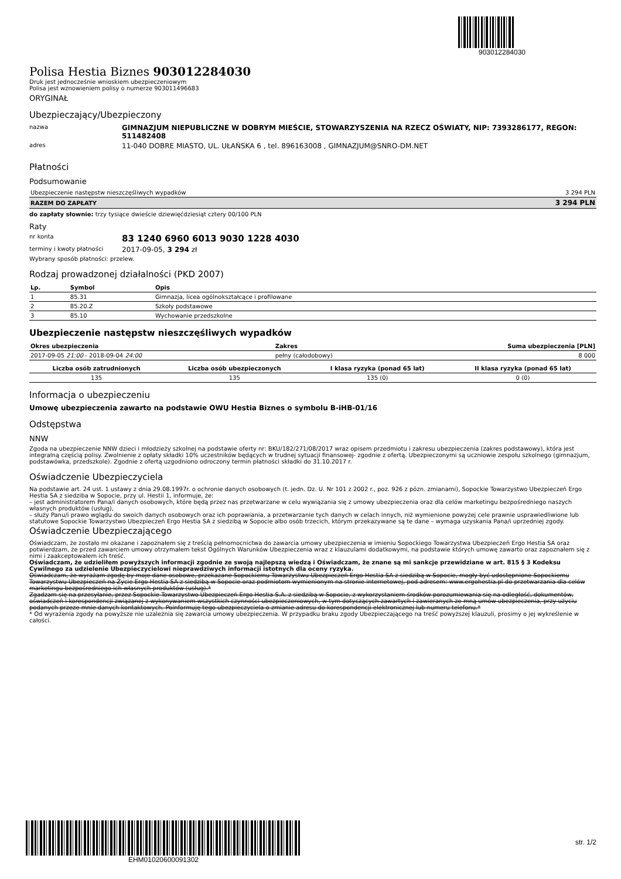903012284030
Polisa Hestia Biznes 903012284030
Druk jest jednocześnie wnioskiem ubezpieczeniowym
Polisa jest wznowieniem polisy o numerze 903011496683
ORYGINAŁ
Ubezpieczający/Ubezpieczony
nazwa
GIMNAZJUM NIEPUBLICZNE W DOBRYM MIEŚCIE, STOWARZYSZENIA NA RZECZ OŚWIATY, NIP: 7393286177, REGON: 511482408
adres
11-040 DOBRE MIASTO, UL. UŁAŃSKA 6 , tel. 896163008 , GIMNAZJUM@SNRO-DM.NET
Płatności
Podsumowanie
| Ubezpieczenie następstw nieszczęśliwych wypadków | 3 294 PLN |
| RAZEM DO ZAPŁATY | 3 294 PLN |
do zapłaty słownie: trzy tysiące dwieście dziewięćdziesiąt cztery 00/100 PLN
Raty
nr konta
83 1240 6960 6013 9030 1228 4030
terminy i kwoty płatności
2017-09-05, 3 294 zł
Wybrany sposób płatności: przelew.
Rodzaj prowadzonej działalności (PKD 2007)
| Lp. | Symbol | Opis |
| --- | --- | --- |
| 1 | 85.31 | Gimnazja, licea ogólnokształcące i profilowane |
| 2 | 85.20.Z | Szkoły podstawowe |
| 3 | 85.10 | Wychowanie przedszkolne |
Ubezpieczenie następstw nieszczęśliwych wypadków
| Okres ubezpieczenia | Zakres | Suma ubezpieczenia [PLN] |
| --- | --- | --- |
| 2017-09-05 21:00 - 2018-09-04 24:00 | pełny (całodobowy) | 8 000 |
| Liczba osób zatrudnionych | Liczba osób ubezpieczonych | I klasa ryzyka (ponad 65 lat) | II klasa ryzyka (ponad 65 lat) |
| --- | --- | --- | --- |
| 135 | 135 | 135 (0) | 0 (0) |
Informacja o ubezpieczeniu
Umowę ubezpieczenia zawarto na podstawie OWU Hestia Biznes o symbolu B-iHB-01/16
Odstępstwa
NNW
Zgoda na ubezpieczenie NNW dzieci i młodzieży szkolnej na podstawie oferty nr: BKU/182/271/08/2017 wraz opisem przedmiotu i zakresu ubezpieczenia (zakres podstawowy), która jest integralną częścią polisy. Zwolnienie z opłaty składki 10% uczestników będących w trudnej sytuacji finansowej- zgodnie z ofertą. Ubezpieczonymi są uczniowie zespołu szkolnego (gimnazjum, podstawówka, przedszkole). Zgodnie z ofertą uzgodniono odroczony termin płatności składki do 31.10.2017 r.
Oświadczenie Ubezpieczyciela
Na podstawie art. 24 ust. 1 ustawy z dnia 29.08.1997r. o ochronie danych osobowych (t. jedn. Dz. U. Nr 101 z 2002 r., poz. 926 z pózn. zmianami), Sopockie Towarzystwo Ubezpieczeń Ergo Hestia SA z siedziba w Sopocie, przy ul. Hestii 1, informuje, że:
– jest administratorem Pana/i danych osobowych, które będą przez nas przetwarzane w celu wywiązania się z umowy ubezpieczenia oraz dla celów marketingu bezpośredniego naszych własnych produktów (usług),
– służy Panu/i prawo wglądu do swoich danych osobowych oraz ich poprawiania, a przetwarzanie tych danych w celach innych, niż wymienione powyżej cele prawnie usprawiedliwione lub statutowe Sopockie Towarzystwo Ubezpieczeń Ergo Hestia SA z siedzibą w Sopocie albo osób trzecich, którym przekazywane są te dane – wymaga uzyskania Pana/i uprzedniej zgody.
Oświadczenie Ubezpieczającego
Oświadczam, że zostało mi okazane i zapoznałem się z treścią pełnomocnictwa do zawarcia umowy ubezpieczenia w imieniu Sopockiego Towarzystwa Ubezpieczeń Ergo Hestia SA oraz potwierdzam, że przed zawarciem umowy otrzymałem tekst Ogólnych Warunków Ubezpieczenia wraz z klauzulami dodatkowymi, na podstawie których umowę zawarto oraz zapoznałem się z nimi i zaakceptowałem ich treść.
Oświadczam, że udzieliłem powyższych informacji zgodnie ze swoją najlepszą wiedzą i Oświadczam, że znane są mi sankcje przewidziane w art. 815 § 3 Kodeksu Cywilnego za udzielenie Ubezpieczycielowi nieprawdziwych informacji istotnych dla oceny ryzyka.
Oświadczam, że wyrażam zgodę by moje dane osobowe, przekazane Sopockiemu Towarzystwu Ubezpieczeń Ergo Hestia SA z siedzibą w Sopocie, mogły być udostępnione Sopockiemu Towarzystwu Ubezpieczeń na Życie Ergo Hestia SA z siedzibą w Sopocie oraz podmiotom wymienionym na stronie internetowej, pod adresem: www.ergohestia.pl do przetwarzania dla celów marketingu bezpośredniego ich własnych produktów (usług).*
Zgadzam się na przesyłanie, przez Sopockie Towarzystwo Ubezpieczeń Ergo Hestia S.A. z siedzibą w Sopocie, z wykorzystaniem środków porozumiewania się na odległość, dokumentów, oświadczeń i korespondencji związanej z wykonywaniem wszystkich czynności ubezpieczeniowych, w tym dotyczących zawartych i zawieranych ze mną umów ubezpieczenia, przy użyciu podanych przeze mnie danych kontaktowych. Poinformuję tego ubezpieczyciela o zmianie adresu do korespondencji elektronicznej lub numeru telefonu.*
* Od wyrażenia zgody na powyższe nie uzależnia się zawarcia umowy ubezpieczenia. W przypadku braku zgody Ubezpieczającego na treść powyższej klauzuli, prosimy o jej wykreślenie w całości.
EHM01020600091302
str. 1/2